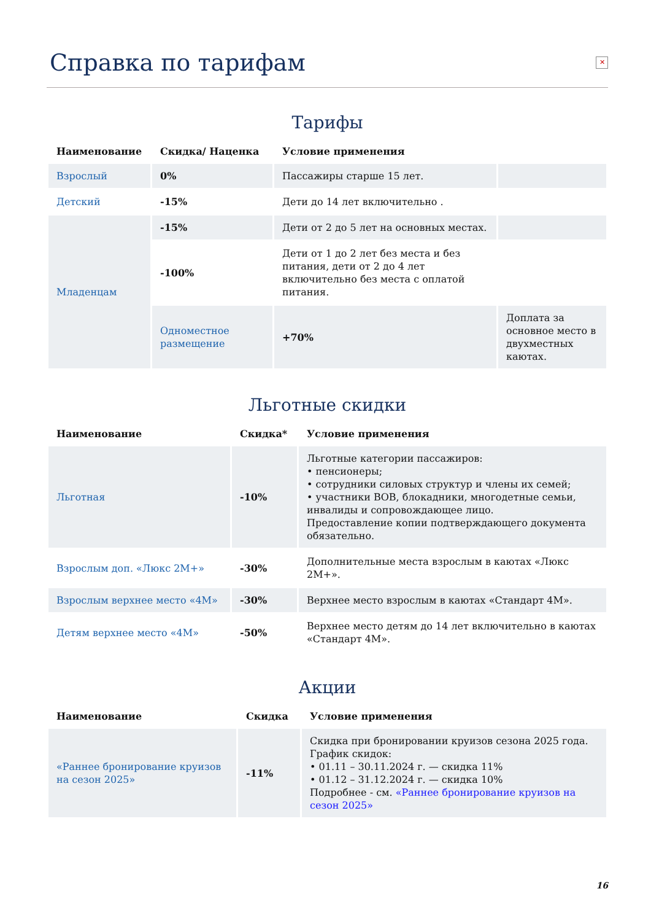Справка по тарифам ✕
Тарифы
| Наименование | Скидка/ Наценка | Условие применения | |
| --- | --- | --- | --- |
| Взрослый | 0% | Пассажиры старше 15 лет. | |
| Детский | -15% | Дети до 14 лет включительно . | |
| Младенцам | -15% | Дети от 2 до 5 лет на основных местах. | |
| | -100% | Дети от 1 до 2 лет без места и без питания, дети от 2 до 4 лет включительно без места с оплатой питания. | |
| | Одноместное размещение | +70% | Доплата за основное место в двухместных каютах. |
Льготные скидки
| Наименование | Скидка* | Условие применения |
| --- | --- | --- |
| Льготная | -10% | Льготные категории пассажиров: • пенсионеры; • сотрудники силовых структур и члены их семей; • участники ВОВ, блокадники, многодетные семьи, инвалиды и сопровождающее лицо. Предоставление копии подтверждающего документа обязательно. |
| Взрослым доп. «Люкс 2М+» | -30% | Дополнительные места взрослым в каютах «Люкс 2М+». |
| Взрослым верхнее место «4М» | -30% | Верхнее место взрослым в каютах «Стандарт 4М». |
| Детям верхнее место «4М» | -50% | Верхнее место детям до 14 лет включительно в каютах «Стандарт 4М». |
Акции
| Наименование | Скидка | Условие применения |
| --- | --- | --- |
| «Раннее бронирование круизов на сезон 2025» | -11% | Скидка при бронировании круизов сезона 2025 года. График скидок: • 01.11 – 30.11.2024 г. — скидка 11% • 01.12 – 31.12.2024 г. — скидка 10% Подробнее - см. «Раннее бронирование круизов на сезон 2025» |
16